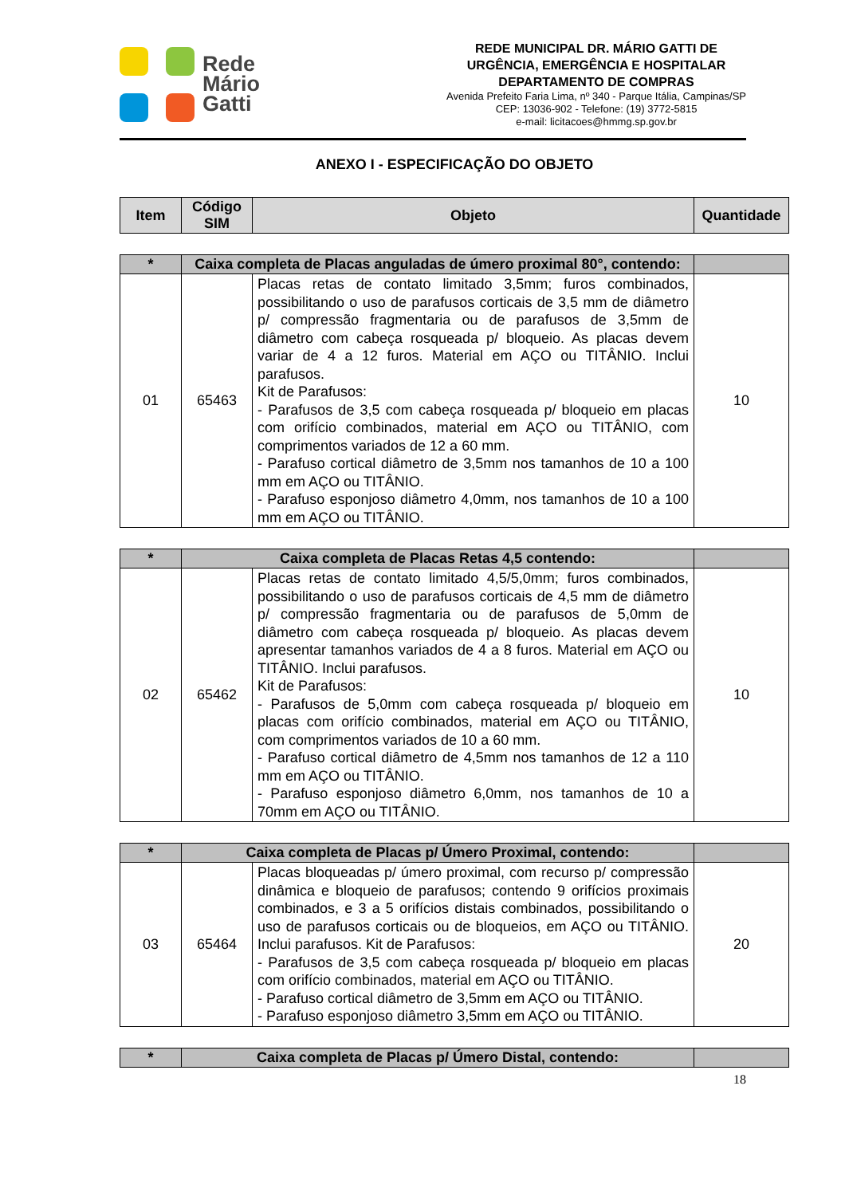Rede
Mário
Gatti
REDE MUNICIPAL DR. MÁRIO GATTI DE
URGÊNCIA, EMERGÊNCIA E HOSPITALAR
DEPARTAMENTO DE COMPRAS
Avenida Prefeito Faria Lima, nº 340 - Parque Itália, Campinas/SP
CEP: 13036-902 - Telefone: (19) 3772-5815
e-mail: licitacoes@hmmg.sp.gov.br
ANEXO I - ESPECIFICAÇÃO DO OBJETO
| Item | Código SIM | Objeto | Quantidade |
| --- | --- | --- | --- |
| * | Caixa completa de Placas anguladas de úmero proximal 80°, contendo: | | |
| --- | --- | --- | --- |
| 01 | 65463 | Placas retas de contato limitado 3,5mm; furos combinados, possibilitando o uso de parafusos corticais de 3,5 mm de diâmetro p/ compressão fragmentaria ou de parafusos de 3,5mm de diâmetro com cabeça rosqueada p/ bloqueio. As placas devem variar de 4 a 12 furos. Material em AÇO ou TITÂNIO. Inclui parafusos. Kit de Parafusos: - Parafusos de 3,5 com cabeça rosqueada p/ bloqueio em placas com orifício combinados, material em AÇO ou TITÂNIO, com comprimentos variados de 12 a 60 mm. - Parafuso cortical diâmetro de 3,5mm nos tamanhos de 10 a 100 mm em AÇO ou TITÂNIO. - Parafuso esponjoso diâmetro 4,0mm, nos tamanhos de 10 a 100 mm em AÇO ou TITÂNIO. | 10 |
| * | Caixa completa de Placas Retas 4,5 contendo: | | |
| --- | --- | --- | --- |
| 02 | 65462 | Placas retas de contato limitado 4,5/5,0mm; furos combinados, possibilitando o uso de parafusos corticais de 4,5 mm de diâmetro p/ compressão fragmentaria ou de parafusos de 5,0mm de diâmetro com cabeça rosqueada p/ bloqueio. As placas devem apresentar tamanhos variados de 4 a 8 furos. Material em AÇO ou TITÂNIO. Inclui parafusos. Kit de Parafusos: - Parafusos de 5,0mm com cabeça rosqueada p/ bloqueio em placas com orifício combinados, material em AÇO ou TITÂNIO, com comprimentos variados de 10 a 60 mm. - Parafuso cortical diâmetro de 4,5mm nos tamanhos de 12 a 110 mm em AÇO ou TITÂNIO. - Parafuso esponjoso diâmetro 6,0mm, nos tamanhos de 10 a 70mm em AÇO ou TITÂNIO. | 10 |
| * | Caixa completa de Placas p/ Úmero Proximal, contendo: | | |
| --- | --- | --- | --- |
| 03 | 65464 | Placas bloqueadas p/ úmero proximal, com recurso p/ compressão dinâmica e bloqueio de parafusos; contendo 9 orifícios proximais combinados, e 3 a 5 orifícios distais combinados, possibilitando o uso de parafusos corticais ou de bloqueios, em AÇO ou TITÂNIO. Inclui parafusos. Kit de Parafusos: - Parafusos de 3,5 com cabeça rosqueada p/ bloqueio em placas com orifício combinados, material em AÇO ou TITÂNIO. - Parafuso cortical diâmetro de 3,5mm em AÇO ou TITÂNIO. - Parafuso esponjoso diâmetro 3,5mm em AÇO ou TITÂNIO. | 20 |
| * | Caixa completa de Placas p/ Úmero Distal, contendo: | |
| --- | --- | --- |
18